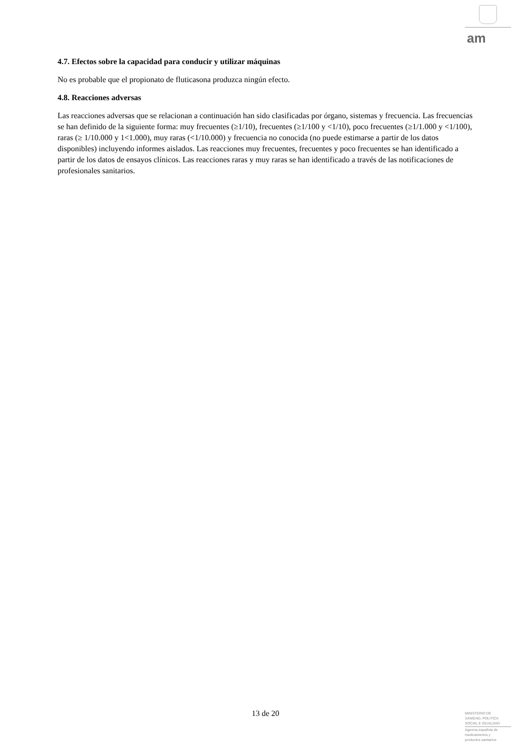am
4.7. Efectos sobre la capacidad para conducir y utilizar máquinas
No es probable que el propionato de fluticasona produzca ningún efecto.
4.8. Reacciones adversas
Las reacciones adversas que se relacionan a continuación han sido clasificadas por órgano, sistemas y frecuencia. Las frecuencias se han definido de la siguiente forma: muy frecuentes (≥1/10), frecuentes (≥1/100 y <1/10), poco frecuentes (≥1/1.000 y <1/100), raras (≥ 1/10.000 y 1<1.000), muy raras (<1/10.000) y frecuencia no conocida (no puede estimarse a partir de los datos disponibles) incluyendo informes aislados. Las reacciones muy frecuentes, frecuentes y poco frecuentes se han identificado a partir de los datos de ensayos clínicos. Las reacciones raras y muy raras se han identificado a través de las notificaciones de profesionales sanitarios.
13 de 20
MINISTERIO DE
SANIDAD, POLITICA
SOCIAL E IGUALDAD
Agencia española de
medicamentos y
productos sanitarios